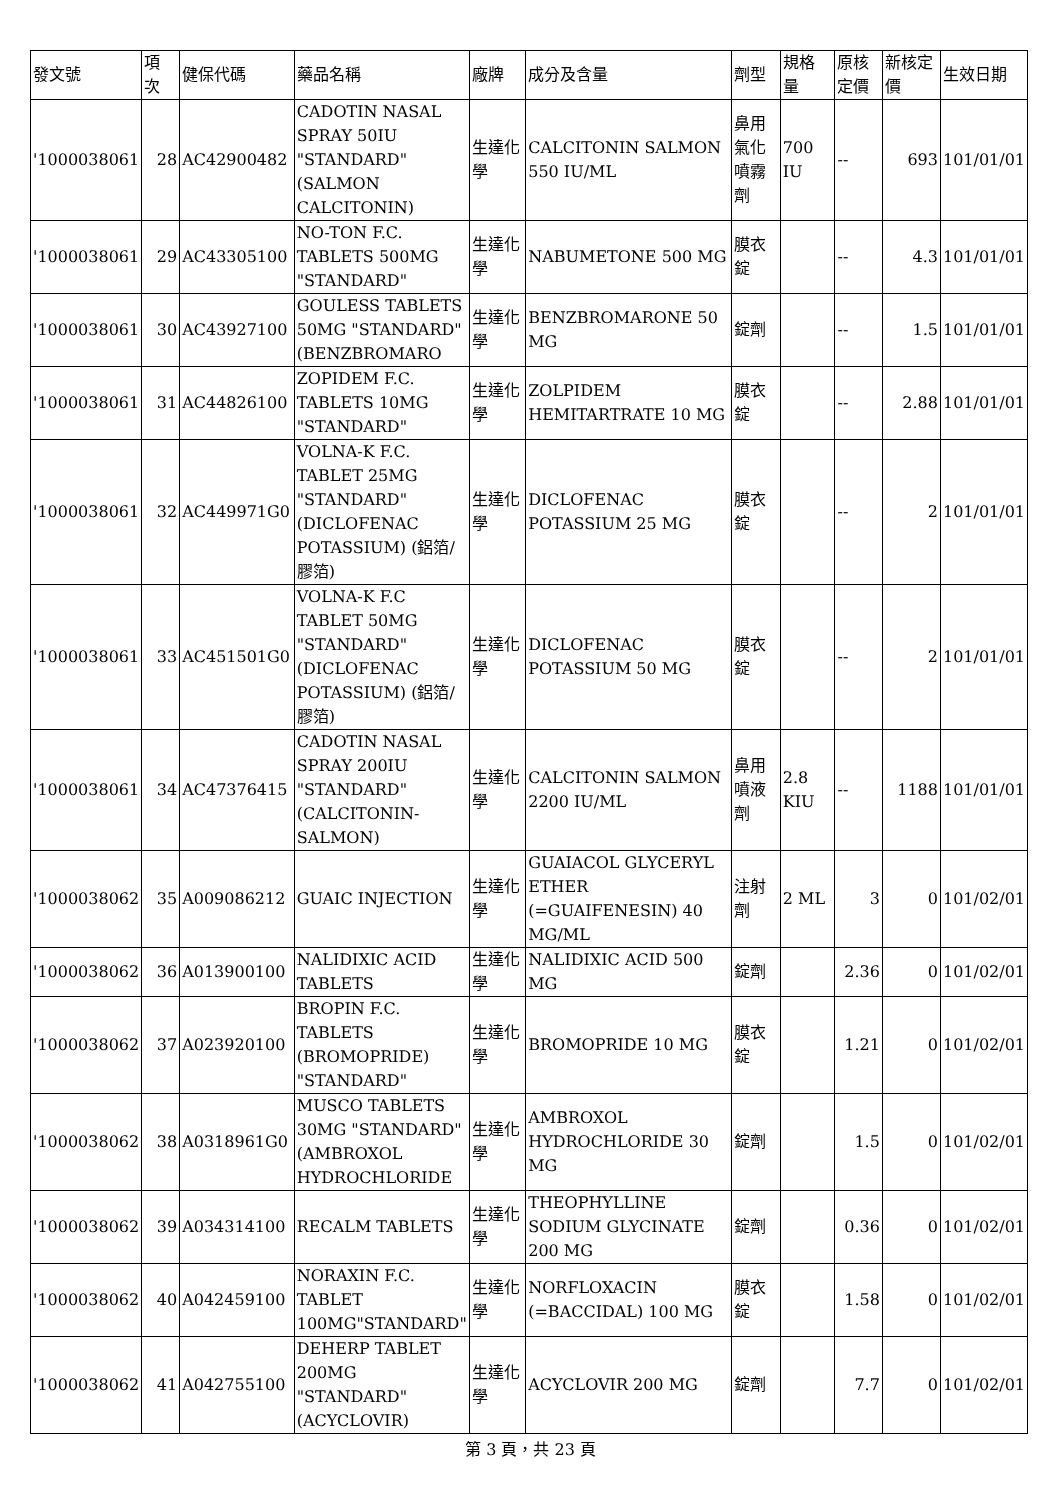| 發文號 | 項 次 | 健保代碼 | 藥品名稱 | 廠牌 | 成分及含量 | 劑型 | 規格 量 | 原核 定價 | 新核定 價 | 生效日期 |
| --- | --- | --- | --- | --- | --- | --- | --- | --- | --- | --- |
| '1000038061 | 28 | AC42900482 | CADOTIN NASAL SPRAY 50IU "STANDARD" (SALMON CALCITONIN) | 生達化學 | CALCITONIN SALMON 550 IU/ML | 鼻用氣化噴霧劑 | 700 IU | -- | 693 | 101/01/01 |
| '1000038061 | 29 | AC43305100 | NO-TON F.C. TABLETS 500MG "STANDARD" | 生達化學 | NABUMETONE 500 MG | 膜衣錠 | | -- | 4.3 | 101/01/01 |
| '1000038061 | 30 | AC43927100 | GOULESS TABLETS 50MG "STANDARD" (BENZBROMARO | 生達化學 | BENZBROMARONE 50 MG | 錠劑 | | -- | 1.5 | 101/01/01 |
| '1000038061 | 31 | AC44826100 | ZOPIDEM F.C. TABLETS 10MG "STANDARD" | 生達化學 | ZOLPIDEM HEMITARTRATE 10 MG | 膜衣錠 | | -- | 2.88 | 101/01/01 |
| '1000038061 | 32 | AC449971G0 | VOLNA-K F.C. TABLET 25MG "STANDARD" (DICLOFENAC POTASSIUM) (鋁箔/膠箔) | 生達化學 | DICLOFENAC POTASSIUM 25 MG | 膜衣錠 | | -- | 2 | 101/01/01 |
| '1000038061 | 33 | AC451501G0 | VOLNA-K F.C TABLET 50MG "STANDARD" (DICLOFENAC POTASSIUM) (鋁箔/膠箔) | 生達化學 | DICLOFENAC POTASSIUM 50 MG | 膜衣錠 | | -- | 2 | 101/01/01 |
| '1000038061 | 34 | AC47376415 | CADOTIN NASAL SPRAY 200IU "STANDARD" (CALCITONIN-SALMON) | 生達化學 | CALCITONIN SALMON 2200 IU/ML | 鼻用噴液劑 | 2.8 KIU | -- | 1188 | 101/01/01 |
| '1000038062 | 35 | A009086212 | GUAIC INJECTION | 生達化學 | GUAIACOL GLYCERYL ETHER (=GUAIFENESIN) 40 MG/ML | 注射劑 | 2 ML | 3 | 0 | 101/02/01 |
| '1000038062 | 36 | A013900100 | NALIDIXIC ACID TABLETS | 生達化學 | NALIDIXIC ACID 500 MG | 錠劑 | | 2.36 | 0 | 101/02/01 |
| '1000038062 | 37 | A023920100 | BROPIN F.C. TABLETS (BROMOPRIDE) "STANDARD" | 生達化學 | BROMOPRIDE 10 MG | 膜衣錠 | | 1.21 | 0 | 101/02/01 |
| '1000038062 | 38 | A0318961G0 | MUSCO TABLETS 30MG "STANDARD" (AMBROXOL HYDROCHLORIDE | 生達化學 | AMBROXOL HYDROCHLORIDE 30 MG | 錠劑 | | 1.5 | 0 | 101/02/01 |
| '1000038062 | 39 | A034314100 | RECALM TABLETS | 生達化學 | THEOPHYLLINE SODIUM GLYCINATE 200 MG | 錠劑 | | 0.36 | 0 | 101/02/01 |
| '1000038062 | 40 | A042459100 | NORAXIN F.C. TABLET 100MG"STANDARD" | 生達化學 | NORFLOXACIN (=BACCIDAL) 100 MG | 膜衣錠 | | 1.58 | 0 | 101/02/01 |
| '1000038062 | 41 | A042755100 | DEHERP TABLET 200MG "STANDARD" (ACYCLOVIR) | 生達化學 | ACYCLOVIR 200 MG | 錠劑 | | 7.7 | 0 | 101/02/01 |
第 3 頁，共 23 頁